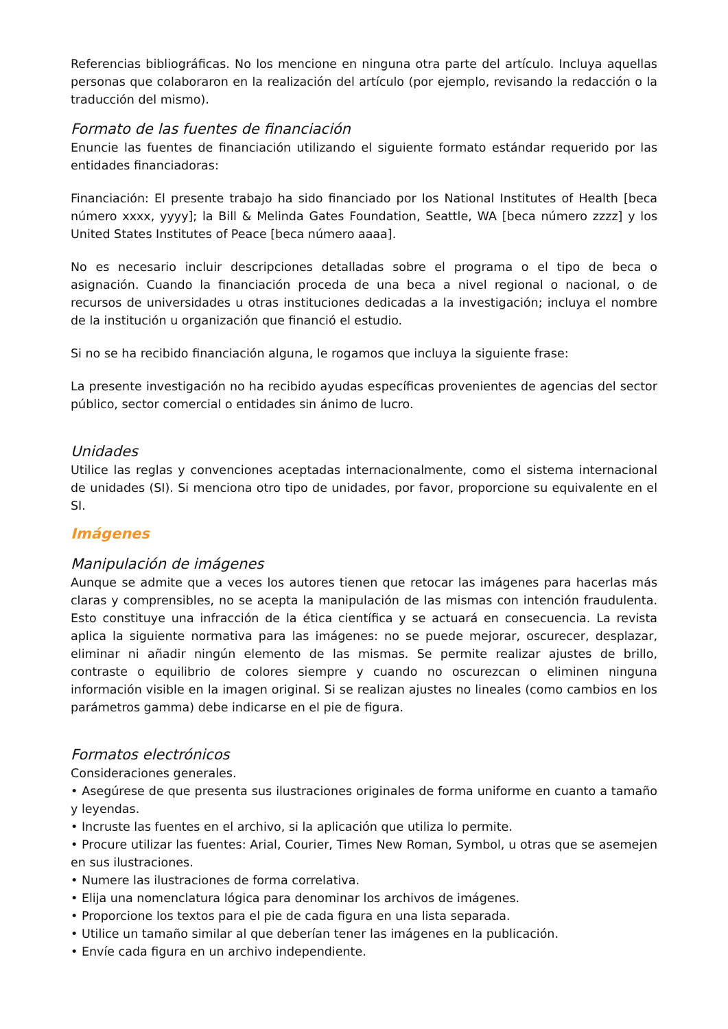Referencias bibliográficas. No los mencione en ninguna otra parte del artículo. Incluya aquellas personas que colaboraron en la realización del artículo (por ejemplo, revisando la redacción o la traducción del mismo).
Formato de las fuentes de financiación
Enuncie las fuentes de financiación utilizando el siguiente formato estándar requerido por las entidades financiadoras:
Financiación: El presente trabajo ha sido financiado por los National Institutes of Health [beca número xxxx, yyyy]; la Bill & Melinda Gates Foundation, Seattle, WA [beca número zzzz] y los United States Institutes of Peace [beca número aaaa].
No es necesario incluir descripciones detalladas sobre el programa o el tipo de beca o asignación. Cuando la financiación proceda de una beca a nivel regional o nacional, o de recursos de universidades u otras instituciones dedicadas a la investigación; incluya el nombre de la institución u organización que financió el estudio.
Si no se ha recibido financiación alguna, le rogamos que incluya la siguiente frase:
La presente investigación no ha recibido ayudas específicas provenientes de agencias del sector público, sector comercial o entidades sin ánimo de lucro.
Unidades
Utilice las reglas y convenciones aceptadas internacionalmente, como el sistema internacional de unidades (SI). Si menciona otro tipo de unidades, por favor, proporcione su equivalente en el SI.
Imágenes
Manipulación de imágenes
Aunque se admite que a veces los autores tienen que retocar las imágenes para hacerlas más claras y comprensibles, no se acepta la manipulación de las mismas con intención fraudulenta. Esto constituye una infracción de la ética científica y se actuará en consecuencia. La revista aplica la siguiente normativa para las imágenes: no se puede mejorar, oscurecer, desplazar, eliminar ni añadir ningún elemento de las mismas. Se permite realizar ajustes de brillo, contraste o equilibrio de colores siempre y cuando no oscurezcan o eliminen ninguna información visible en la imagen original. Si se realizan ajustes no lineales (como cambios en los parámetros gamma) debe indicarse en el pie de figura.
Formatos electrónicos
Consideraciones generales.
• Asegúrese de que presenta sus ilustraciones originales de forma uniforme en cuanto a tamaño y leyendas.
• Incruste las fuentes en el archivo, si la aplicación que utiliza lo permite.
• Procure utilizar las fuentes: Arial, Courier, Times New Roman, Symbol, u otras que se asemejen en sus ilustraciones.
• Numere las ilustraciones de forma correlativa.
• Elija una nomenclatura lógica para denominar los archivos de imágenes.
• Proporcione los textos para el pie de cada figura en una lista separada.
• Utilice un tamaño similar al que deberían tener las imágenes en la publicación.
• Envíe cada figura en un archivo independiente.